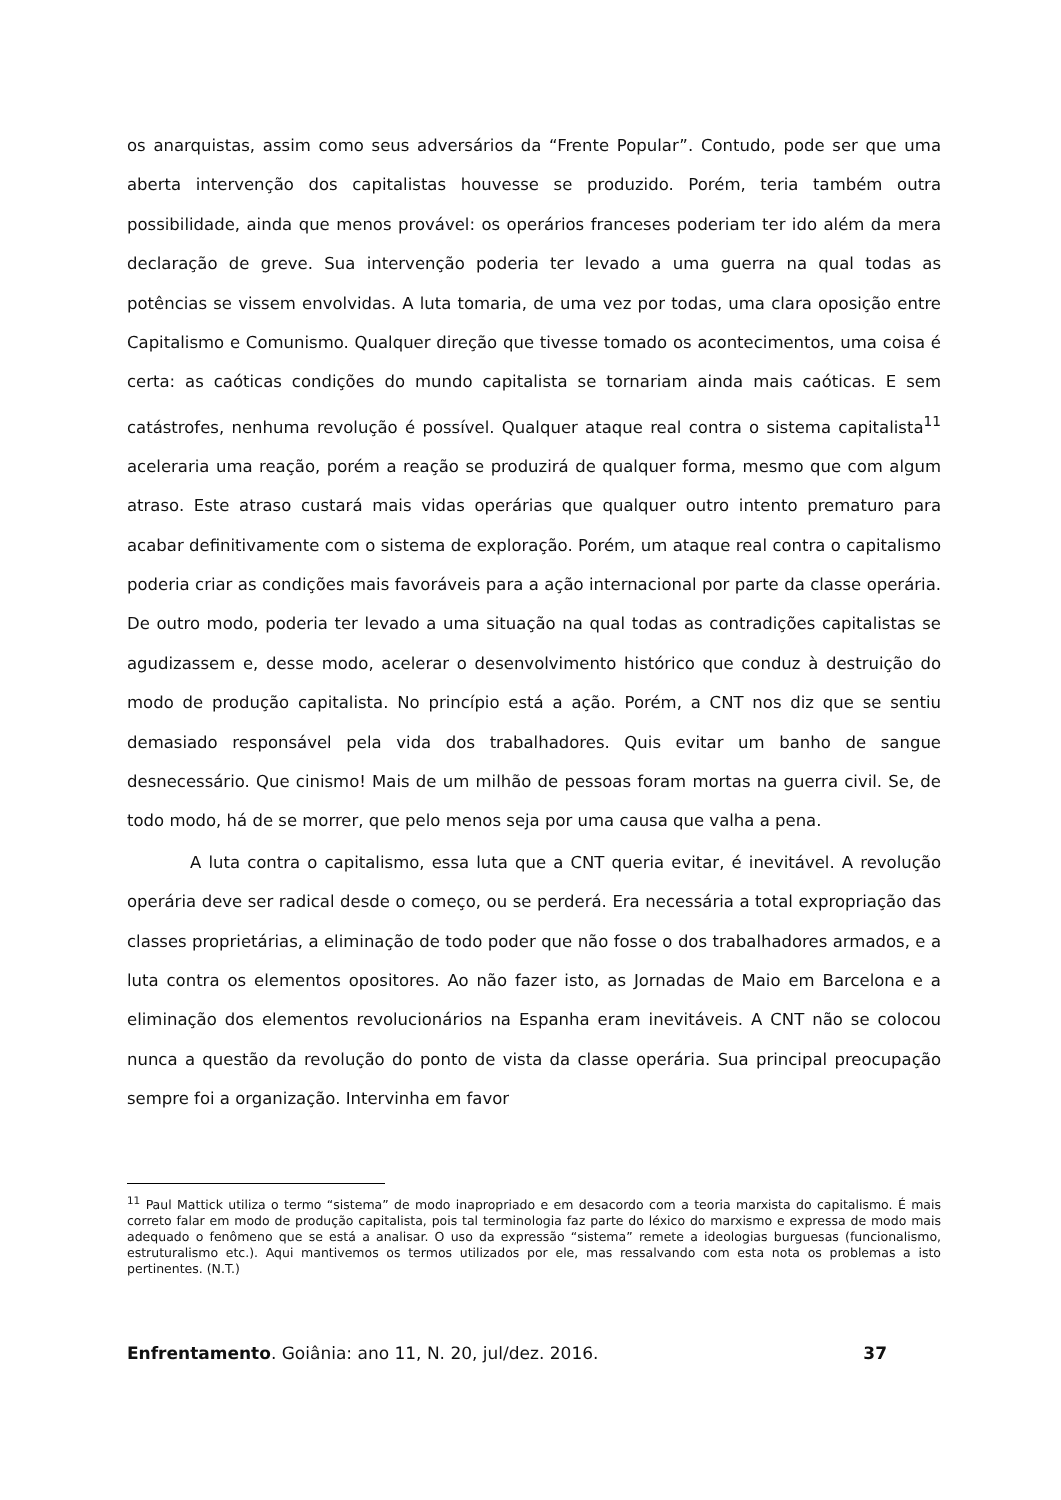os anarquistas, assim como seus adversários da “Frente Popular”. Contudo, pode ser que uma aberta intervenção dos capitalistas houvesse se produzido. Porém, teria também outra possibilidade, ainda que menos provável: os operários franceses poderiam ter ido além da mera declaração de greve. Sua intervenção poderia ter levado a uma guerra na qual todas as potências se vissem envolvidas. A luta tomaria, de uma vez por todas, uma clara oposição entre Capitalismo e Comunismo. Qualquer direção que tivesse tomado os acontecimentos, uma coisa é certa: as caóticas condições do mundo capitalista se tornariam ainda mais caóticas. E sem catástrofes, nenhuma revolução é possível. Qualquer ataque real contra o sistema capitalista<sup>11</sup> aceleraria uma reação, porém a reação se produzirá de qualquer forma, mesmo que com algum atraso. Este atraso custará mais vidas operárias que qualquer outro intento prematuro para acabar definitivamente com o sistema de exploração. Porém, um ataque real contra o capitalismo poderia criar as condições mais favoráveis para a ação internacional por parte da classe operária. De outro modo, poderia ter levado a uma situação na qual todas as contradições capitalistas se agudizassem e, desse modo, acelerar o desenvolvimento histórico que conduz à destruição do modo de produção capitalista. No princípio está a ação. Porém, a CNT nos diz que se sentiu demasiado responsável pela vida dos trabalhadores. Quis evitar um banho de sangue desnecessário. Que cinismo! Mais de um milhão de pessoas foram mortas na guerra civil. Se, de todo modo, há de se morrer, que pelo menos seja por uma causa que valha a pena.
A luta contra o capitalismo, essa luta que a CNT queria evitar, é inevitável. A revolução operária deve ser radical desde o começo, ou se perderá. Era necessária a total expropriação das classes proprietárias, a eliminação de todo poder que não fosse o dos trabalhadores armados, e a luta contra os elementos opositores. Ao não fazer isto, as Jornadas de Maio em Barcelona e a eliminação dos elementos revolucionários na Espanha eram inevitáveis. A CNT não se colocou nunca a questão da revolução do ponto de vista da classe operária. Sua principal preocupação sempre foi a organização. Intervinha em favor
<sup>11</sup> Paul Mattick utiliza o termo “sistema” de modo inapropriado e em desacordo com a teoria marxista do capitalismo. É mais correto falar em modo de produção capitalista, pois tal terminologia faz parte do léxico do marxismo e expressa de modo mais adequado o fenômeno que se está a analisar. O uso da expressão “sistema” remete a ideologias burguesas (funcionalismo, estruturalismo etc.). Aqui mantivemos os termos utilizados por ele, mas ressalvando com esta nota os problemas a isto pertinentes. (N.T.)
Enfrentamento. Goiânia: ano 11, N. 20, jul/dez. 2016. 37